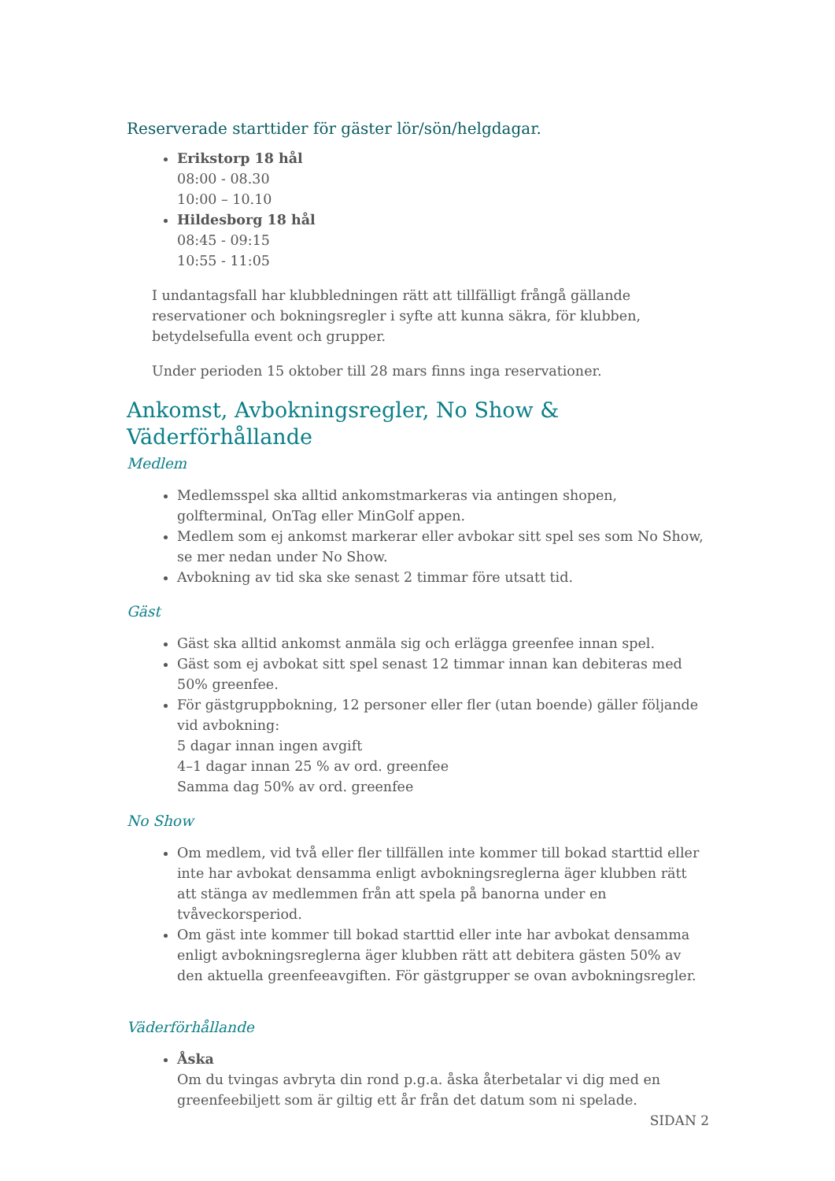Reserverade starttider för gäster lör/sön/helgdagar.
Erikstorp 18 hål
08:00 - 08.30
10:00 – 10.10
Hildesborg 18 hål
08:45 - 09:15
10:55 - 11:05
I undantagsfall har klubbledningen rätt att tillfälligt frångå gällande reservationer och bokningsregler i syfte att kunna säkra, för klubben, betydelsefulla event och grupper.
Under perioden 15 oktober till 28 mars finns inga reservationer.
Ankomst, Avbokningsregler, No Show & Väderförhållande
Medlem
Medlemsspel ska alltid ankomstmarkeras via antingen shopen, golfterminal, OnTag eller MinGolf appen.
Medlem som ej ankomst markerar eller avbokar sitt spel ses som No Show, se mer nedan under No Show.
Avbokning av tid ska ske senast 2 timmar före utsatt tid.
Gäst
Gäst ska alltid ankomst anmäla sig och erlägga greenfee innan spel.
Gäst som ej avbokat sitt spel senast 12 timmar innan kan debiteras med 50% greenfee.
För gästgruppbokning, 12 personer eller fler (utan boende) gäller följande vid avbokning:
5 dagar innan ingen avgift
4–1 dagar innan 25 % av ord. greenfee
Samma dag 50% av ord. greenfee
No Show
Om medlem, vid två eller fler tillfällen inte kommer till bokad starttid eller inte har avbokat densamma enligt avbokningsreglerna äger klubben rätt att stänga av medlemmen från att spela på banorna under en tvåveckorsperiod.
Om gäst inte kommer till bokad starttid eller inte har avbokat densamma enligt avbokningsreglerna äger klubben rätt att debitera gästen 50% av den aktuella greenfeeavgiften. För gästgrupper se ovan avbokningsregler.
Väderförhållande
Åska
Om du tvingas avbryta din rond p.g.a. åska återbetalar vi dig med en greenfeebiljett som är giltig ett år från det datum som ni spelade.
SIDAN 2